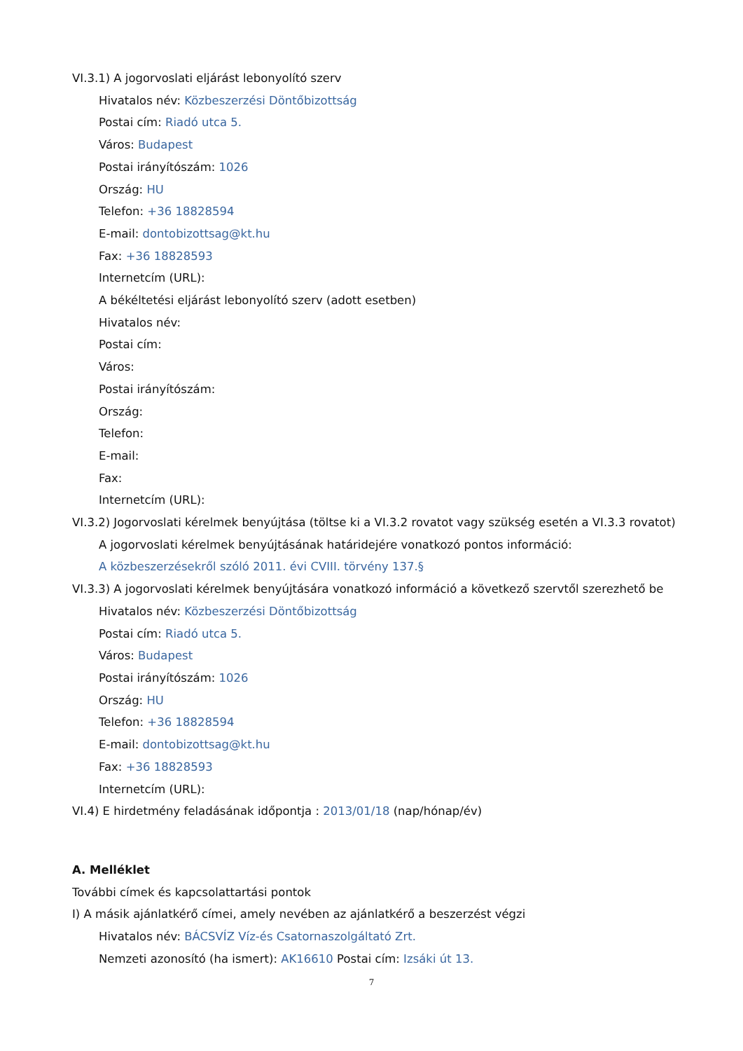VI.3.1) A jogorvoslati eljárást lebonyolító szerv
Hivatalos név: Közbeszerzési Döntőbizottság
Postai cím: Riadó utca 5.
Város: Budapest
Postai irányítószám: 1026
Ország: HU
Telefon: +36 18828594
E-mail: dontobizottsag@kt.hu
Fax: +36 18828593
Internetcím (URL):
A békéltetési eljárást lebonyolító szerv (adott esetben)
Hivatalos név:
Postai cím:
Város:
Postai irányítószám:
Ország:
Telefon:
E-mail:
Fax:
Internetcím (URL):
VI.3.2) Jogorvoslati kérelmek benyújtása (töltse ki a VI.3.2 rovatot vagy szükség esetén a VI.3.3 rovatot)
A jogorvoslati kérelmek benyújtásának határidejére vonatkozó pontos információ:
A közbeszerzésekről szóló 2011. évi CVIII. törvény 137.§
VI.3.3) A jogorvoslati kérelmek benyújtására vonatkozó információ a következő szervtől szerezhető be
Hivatalos név: Közbeszerzési Döntőbizottság
Postai cím: Riadó utca 5.
Város: Budapest
Postai irányítószám: 1026
Ország: HU
Telefon: +36 18828594
E-mail: dontobizottsag@kt.hu
Fax: +36 18828593
Internetcím (URL):
VI.4) E hirdetmény feladásának időpontja : 2013/01/18 (nap/hónap/év)
A. Melléklet
További címek és kapcsolattartási pontok
I) A másik ajánlatkérő címei, amely nevében az ajánlatkérő a beszerzést végzi
Hivatalos név: BÁCSVÍZ Víz-és Csatornaszolgáltató Zrt.
Nemzeti azonosító (ha ismert): AK16610 Postai cím: Izsáki út 13.
7